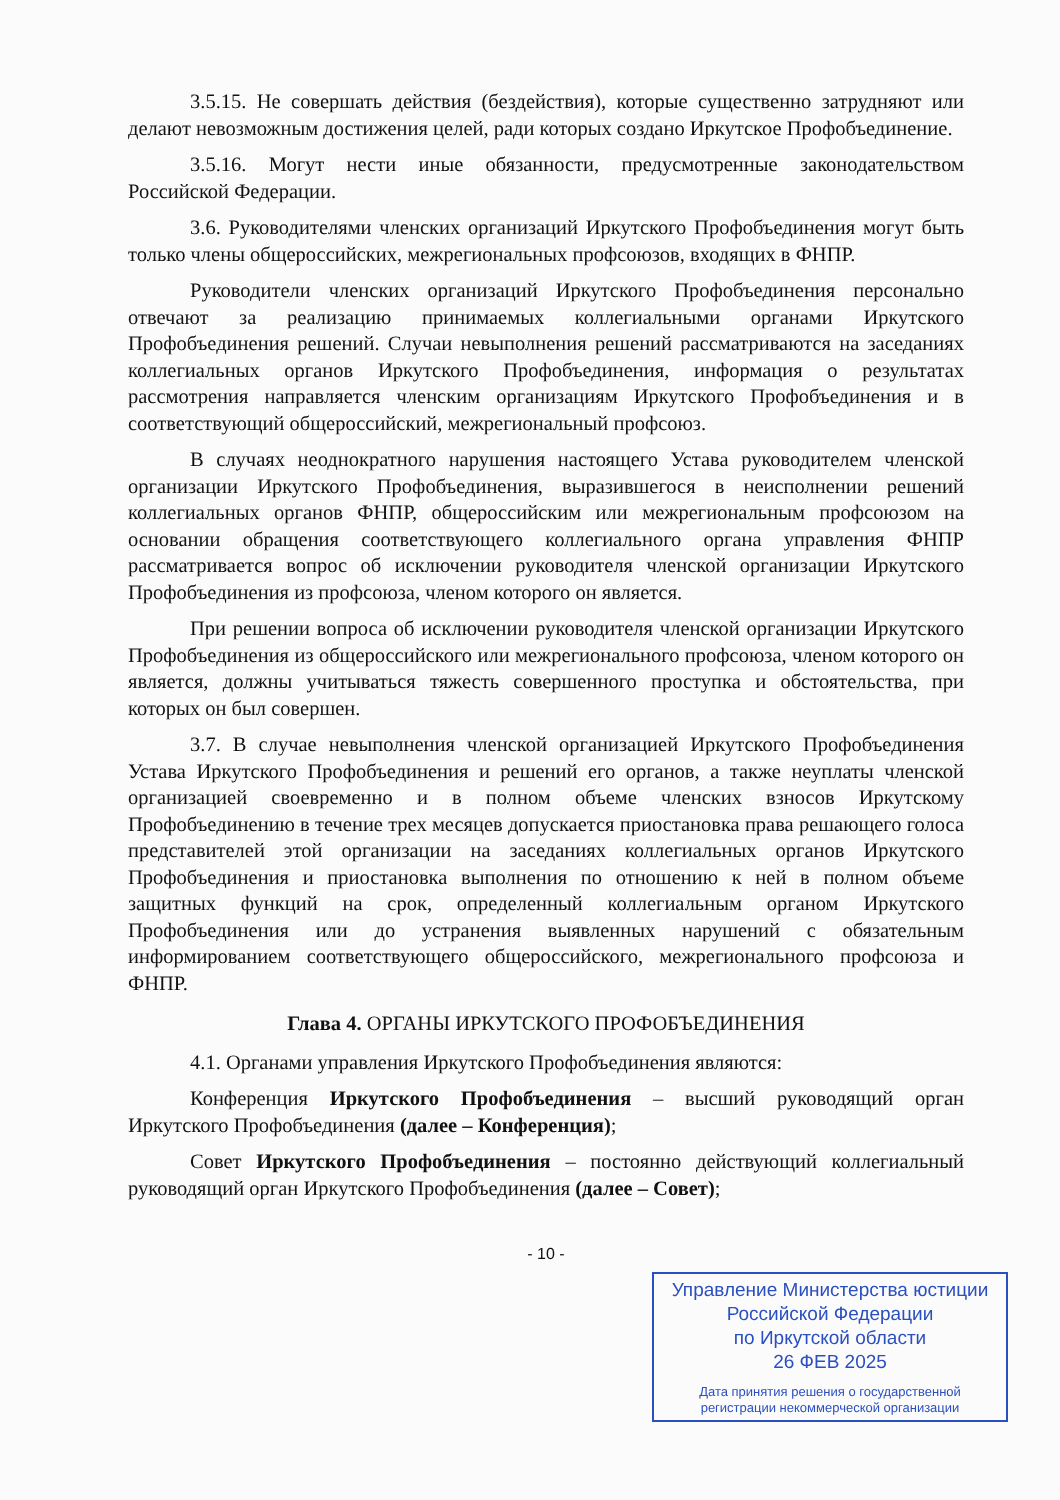3.5.15. Не совершать действия (бездействия), которые существенно затрудняют или делают невозможным достижения целей, ради которых создано Иркутское Профобъединение.
3.5.16. Могут нести иные обязанности, предусмотренные законодательством Российской Федерации.
3.6. Руководителями членских организаций Иркутского Профобъединения могут быть только члены общероссийских, межрегиональных профсоюзов, входящих в ФНПР.
Руководители членских организаций Иркутского Профобъединения персонально отвечают за реализацию принимаемых коллегиальными органами Иркутского Профобъединения решений. Случаи невыполнения решений рассматриваются на заседаниях коллегиальных органов Иркутского Профобъединения, информация о результатах рассмотрения направляется членским организациям Иркутского Профобъединения и в соответствующий общероссийский, межрегиональный профсоюз.
В случаях неоднократного нарушения настоящего Устава руководителем членской организации Иркутского Профобъединения, выразившегося в неисполнении решений коллегиальных органов ФНПР, общероссийским или межрегиональным профсоюзом на основании обращения соответствующего коллегиального органа управления ФНПР рассматривается вопрос об исключении руководителя членской организации Иркутского Профобъединения из профсоюза, членом которого он является.
При решении вопроса об исключении руководителя членской организации Иркутского Профобъединения из общероссийского или межрегионального профсоюза, членом которого он является, должны учитываться тяжесть совершенного проступка и обстоятельства, при которых он был совершен.
3.7. В случае невыполнения членской организацией Иркутского Профобъединения Устава Иркутского Профобъединения и решений его органов, а также неуплаты членской организацией своевременно и в полном объеме членских взносов Иркутскому Профобъединению в течение трех месяцев допускается приостановка права решающего голоса представителей этой организации на заседаниях коллегиальных органов Иркутского Профобъединения и приостановка выполнения по отношению к ней в полном объеме защитных функций на срок, определенный коллегиальным органом Иркутского Профобъединения или до устранения выявленных нарушений с обязательным информированием соответствующего общероссийского, межрегионального профсоюза и ФНПР.
Глава 4. ОРГАНЫ ИРКУТСКОГО ПРОФОБЪЕДИНЕНИЯ
4.1. Органами управления Иркутского Профобъединения являются:
Конференция Иркутского Профобъединения – высший руководящий орган Иркутского Профобъединения (далее – Конференция);
Совет Иркутского Профобъединения – постоянно действующий коллегиальный руководящий орган Иркутского Профобъединения (далее – Совет);
- 10 -
Управление Министерства юстиции
Российской Федерации
по Иркутской области
26 ФЕВ 2025
Дата принятия решения о государственной
регистрации некоммерческой организации